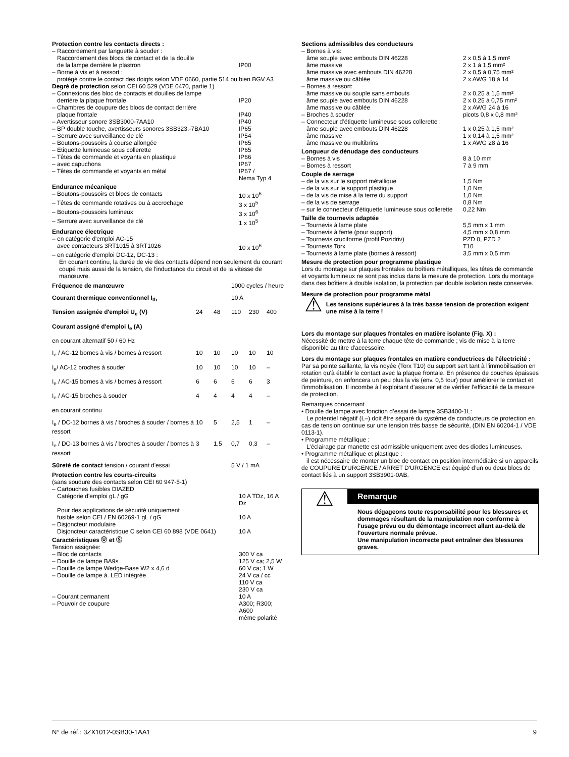Protection contre les contacts directs :
| – Raccordement par languette à souder : Raccordement des blocs de contact et de la douille de la lampe derrière le plastron | IP00 |
– Borne à vis et à ressort :
protégé contre le contact des doigts selon VDE 0660, partie 514 ou bien BGV A3
Degré de protection selon CEI 60 529 (VDE 0470, partie 1)
| – Connexions des bloc de contacts et douilles de lampe derrière la plaque frontale | IP20 |
| – Chambres de coupure des blocs de contact derrière plaque frontale | IP40 |
| – Avertisseur sonore 3SB3000-7AA10 | IP40 |
| – BP double touche, avertisseurs sonores 3SB323.-7BA10 | IP65 |
| – Serrure avec surveillance de clé | IP54 |
| – Boutons-poussoirs à course allongée | IP65 |
| – Etiquette lumineuse sous collerette | IP65 |
| – Têtes de commande et voyants en plastique | IP66 |
| – avec capuchons | IP67 |
| – Têtes de commande et voyants en métal | IP67 / Nema Typ 4 |
Endurance mécanique
| – Boutons-poussoirs et blocs de contacts | 10 x 10<sup>6</sup> |
| – Têtes de commande rotatives ou à accrochage | 3 x 10<sup>5</sup> |
| – Boutons-poussoirs lumineux | 3 x 10<sup>6</sup> |
| – Serrure avec surveillance de clé | 1 x 10<sup>5</sup> |
Endurance électrique
| – en catégorie d'emploi AC-15 avec contacteurs 3RT1015 à 3RT1026 | 10 x 10<sup>6</sup> |
– en catégorie d'emploi DC-12, DC-13 :
En courant continu, la durée de vie des contacts dépend non seulement du courant coupé mais aussi de la tension, de l'inductance du circuit et de la vitesse de manœuvre.
| Fréquence de manœuvre | | | 1000 cycles / heure | | |
| Courant thermique conventionnel I<sub>th</sub> | | | 10 A | | |
| Tension assignée d'emploi U<sub>e</sub> (V) | 24 | 48 | 110 | 230 | 400 |
| Courant assigné d'emploi I<sub>e</sub> (A) | | | | | |
| en courant alternatif 50 / 60 Hz | | | | | |
| I<sub>e</sub> / AC-12 bornes à vis / bornes à ressort | 10 | 10 | 10 | 10 | 10 |
| I<sub>e</sub>/ AC-12 broches à souder | 10 | 10 | 10 | 10 | – |
| I<sub>e</sub> / AC-15 bornes à vis / bornes à ressort | 6 | 6 | 6 | 6 | 3 |
| I<sub>e</sub> / AC-15 broches à souder | 4 | 4 | 4 | 4 | – |
| en courant continu | | | | | |
| I<sub>e</sub> / DC-12 bornes à vis / broches à souder / bornes à ressort | 10 | 5 | 2,5 | 1 | – |
| I<sub>e</sub> / DC-13 bornes à vis / broches à souder / bornes à ressort | 3 | 1,5 | 0,7 | 0,3 | – |
| Sûreté de contact tension / courant d'essai | | | 5 V / 1 mA | | |
Protection contre les courts-circuits
(sans soudure des contacts selon CEI 60 947-5-1)
| – Cartouches fusibles DIAZED Catégorie d'emploi gL / gG | 10 A TDz, 16 A Dz |
| Pour des applications de sécurité uniquement fusible selon CEI / EN 60269-1 gL / gG | 10 A |
| – Disjoncteur modulaire Disjoncteur caractéristique C selon CEI 60 898 (VDE 0641) | 10 A |
Caractéristiques Ⓤ et Ⓢ
Tension assignée:
| – Bloc de contacts | 300 V ca |
| – Douille de lampe BA9s | 125 V ca; 2,5 W |
| – Douille de lampe Wedge-Base W2 x 4,6 d | 60 V ca; 1 W |
| – Douille de lampe à. LED intégrée | 24 V ca / cc 110 V ca 230 V ca |
| – Courant permanent | 10 A |
| – Pouvoir de coupure | A300; R300; A600 même polarité |
Sections admissibles des conducteurs
| – Bornes à vis: | |
| âme souple avec embouts DIN 46228 | 2 x 0,5 à 1,5 mm² |
| âme massive | 2 x 1 à 1,5 mm² |
| âme massive avec embouts DIN 46228 | 2 x 0,5 à 0,75 mm² |
| âme massive ou câblée | 2 x AWG 18 à 14 |
| – Bornes à ressort: | |
| âme massive ou souple sans embouts | 2 x 0,25 à 1,5 mm² |
| âme souple avec embouts DIN 46228 | 2 x 0,25 à 0,75 mm² |
| âme massive ou câblée | 2 x AWG 24 à 16 |
| – Broches à souder | picots 0,8 x 0,8 mm² |
| – Connecteur d’étiquette lumineuse sous collerette : | |
| âme souple avec embouts DIN 46228 | 1 x 0,25 à 1,5 mm² |
| âme massive | 1 x 0,14 à 1,5 mm² |
| âme massive ou multibrins | 1 x AWG 28 à 16 |
Longueur de dénudage des conducteurs
| – Bornes à vis | 8 à 10 mm |
| – Bornes à ressort | 7 à 9 mm |
Couple de serrage
| – de la vis sur le support métallique | 1,5 Nm |
| – de la vis sur le support plastique | 1,0 Nm |
| – de la vis de mise à la terre du support | 1,0 Nm |
| – de la vis de serrage | 0,8 Nm |
| – sur le connecteur d’étiquette lumineuse sous collerette | 0,22 Nm |
Taille de tournevis adaptée
| – Tournevis à lame plate | 5,5 mm x 1 mm |
| – Tournevis à fente (pour support) | 4,5 mm x 0,8 mm |
| – Tournevis cruciforme (profil Pozidriv) | PZD 0, PZD 2 |
| – Tournevis Torx | T10 |
| – Tournevis à lame plate (bornes à ressort) | 3,5 mm x 0,5 mm |
Mesure de protection pour programme plastique
Lors du montage sur plaques frontales ou boîtiers métalliques, les têtes de commande et voyants lumineux ne sont pas inclus dans la mesure de protection. Lors du montage dans des boîtiers à double isolation, la protection par double isolation reste conservée.
Mesure de protection pour programme métal
⚠
Les tensions supérieures à la très basse tension de protection exigent une mise à la terre !
Lors du montage sur plaques frontales en matière isolante (Fig. X) :
Nécessité de mettre à la terre chaque tête de commande ; vis de mise à la terre disponible au titre d'accessoire.
Lors du montage sur plaques frontales en matière conductrices de l'électricité :
Par sa pointe saillante, la vis noyée (Torx T10) du support sert tant à l'immobilisation en rotation qu'à établir le contact avec la plaque frontale. En présence de couches épaisses de peinture, on enfoncera un peu plus la vis (env. 0,5 tour) pour améliorer le contact et l'immobilisation. Il incombe à l'exploitant d'assurer et de vérifier l'efficacité de la mesure de protection.
Remarques concernant
• Douille de lampe avec fonction d’essai de lampe 3SB3400-1L:
Le potentiel négatif (L–) doit être séparé du système de conducteurs de protection en cas de tension continue sur une tension très basse de sécurité, (DIN EN 60204-1 / VDE 0113-1).
• Programme métallique :
L’éclairage par manette est admissible uniquement avec des diodes lumineuses.
• Programme métallique et plastique :
il est nécessaire de monter un bloc de contact en position intermédiaire si un appareils de COUPURE D'URGENCE / ARRET D'URGENCE est équipé d’un ou deux blocs de contact liés à un support 3SB3901-0AB.
⚠
Remarque
Nous dégageons toute responsabilité pour les blessures et dommages résultant de la manipulation non conforme à l'usage prévu ou du démontage incorrect allant au-delà de l'ouverture normale prévue.
Une manipulation incorrecte peut entraîner des blessures graves.
N° de réf.: 3ZX1012-0SB30-1AA1 9